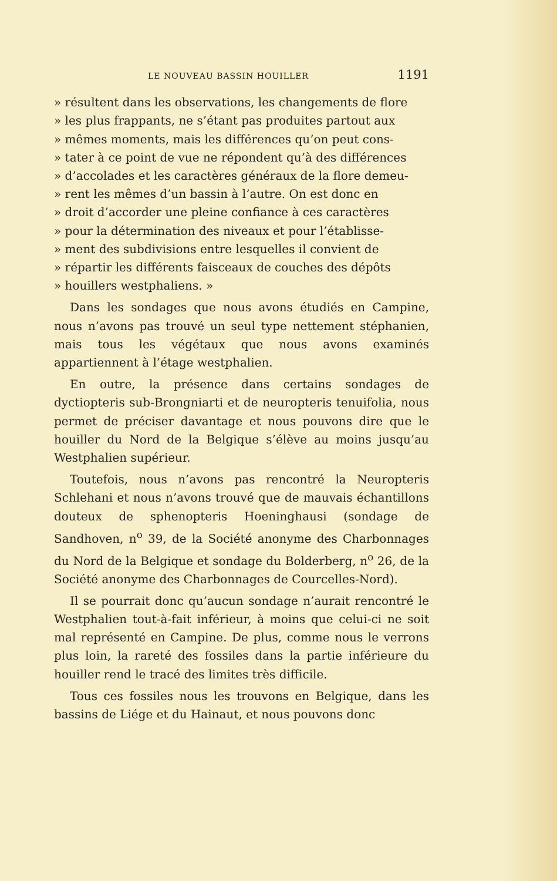LE NOUVEAU BASSIN HOUILLER 1191
» résultent dans les observations, les changements de flore
» les plus frappants, ne s’étant pas produites partout aux
» mêmes moments, mais les différences qu’on peut cons-
» tater à ce point de vue ne répondent qu’à des différences
» d’accolades et les caractères généraux de la flore demeu-
» rent les mêmes d’un bassin à l’autre. On est donc en
» droit d’accorder une pleine confiance à ces caractères
» pour la détermination des niveaux et pour l’établisse-
» ment des subdivisions entre lesquelles il convient de
» répartir les différents faisceaux de couches des dépôts
» houillers westphaliens. »
Dans les sondages que nous avons étudiés en Campine, nous n’avons pas trouvé un seul type nettement stéphanien, mais tous les végétaux que nous avons examinés appartiennent à l’étage westphalien.
En outre, la présence dans certains sondages de dyctiopteris sub-Brongniarti et de neuropteris tenuifolia, nous permet de préciser davantage et nous pouvons dire que le houiller du Nord de la Belgique s’élève au moins jusqu’au Westphalien supérieur.
Toutefois, nous n’avons pas rencontré la Neuropteris Schlehani et nous n’avons trouvé que de mauvais échantillons douteux de sphenopteris Hoeninghausi (sondage de Sandhoven, n<sup>o</sup> 39, de la Société anonyme des Charbonnages du Nord de la Belgique et sondage du Bolderberg, n<sup>o</sup> 26, de la Société anonyme des Charbonnages de Courcelles-Nord).
Il se pourrait donc qu’aucun sondage n’aurait rencontré le Westphalien tout-à-fait inférieur, à moins que celui-ci ne soit mal représenté en Campine. De plus, comme nous le verrons plus loin, la rareté des fossiles dans la partie inférieure du houiller rend le tracé des limites très difficile.
Tous ces fossiles nous les trouvons en Belgique, dans les bassins de Liége et du Hainaut, et nous pouvons donc